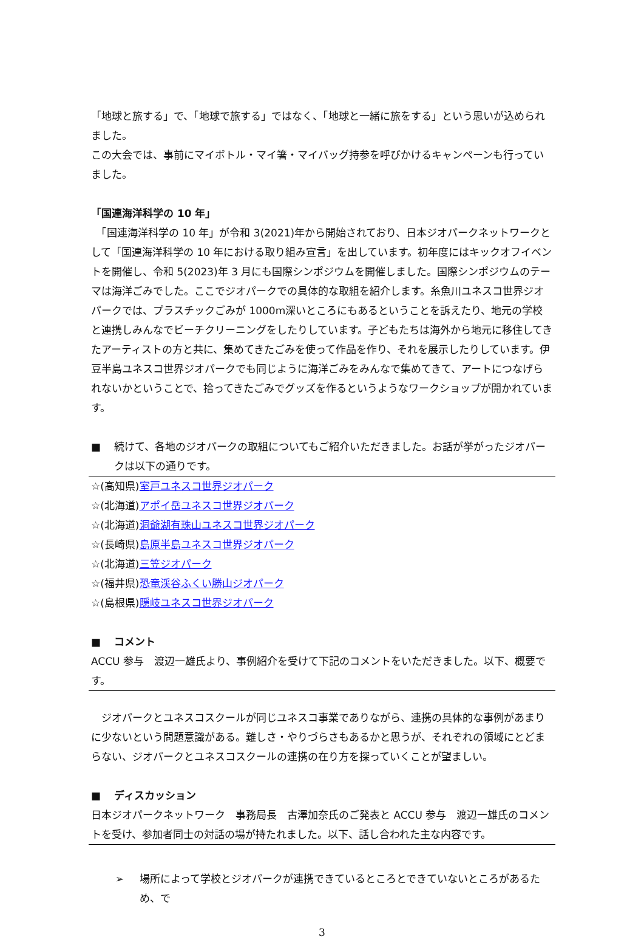「地球と旅する」で、「地球で旅する」ではなく、「地球と一緒に旅をする」という思いが込められました。
この大会では、事前にマイボトル・マイ箸・マイバッグ持参を呼びかけるキャンペーンも行っていました。
「国連海洋科学の 10 年」
　「国連海洋科学の 10 年」が令和 3(2021)年から開始されており、日本ジオパークネットワークとして「国連海洋科学の 10 年における取り組み宣言」を出しています。初年度にはキックオフイベントを開催し、令和 5(2023)年 3 月にも国際シンポジウムを開催しました。国際シンポジウムのテーマは海洋ごみでした。ここでジオパークでの具体的な取組を紹介します。糸魚川ユネスコ世界ジオパークでは、プラスチックごみが 1000m深いところにもあるということを訴えたり、地元の学校と連携しみんなでビーチクリーニングをしたりしています。子どもたちは海外から地元に移住してきたアーティストの方と共に、集めてきたごみを使って作品を作り、それを展示したりしています。伊豆半島ユネスコ世界ジオパークでも同じように海洋ごみをみんなで集めてきて、アートにつなげられないかということで、拾ってきたごみでグッズを作るというようなワークショップが開かれています。
■ 続けて、各地のジオパークの取組についてもご紹介いただきました。お話が挙がったジオパークは以下の通りです。
☆(高知県)室戸ユネスコ世界ジオパーク
☆(北海道)アポイ岳ユネスコ世界ジオパーク
☆(北海道)洞爺湖有珠山ユネスコ世界ジオパーク
☆(長崎県)島原半島ユネスコ世界ジオパーク
☆(北海道)三笠ジオパーク
☆(福井県)恐竜渓谷ふくい勝山ジオパーク
☆(島根県)隠岐ユネスコ世界ジオパーク
■ コメント
ACCU 参与　渡辺一雄氏より、事例紹介を受けて下記のコメントをいただきました。以下、概要です。
　ジオパークとユネスコスクールが同じユネスコ事業でありながら、連携の具体的な事例があまりに少ないという問題意識がある。難しさ・やりづらさもあるかと思うが、それぞれの領域にとどまらない、ジオパークとユネスコスクールの連携の在り方を探っていくことが望ましい。
■ ディスカッション
日本ジオパークネットワーク　事務局長　古澤加奈氏のご発表と ACCU 参与　渡辺一雄氏のコメントを受け、参加者同士の対話の場が持たれました。以下、話し合われた主な内容です。
➢ 場所によって学校とジオパークが連携できているところとできていないところがあるため、で
3